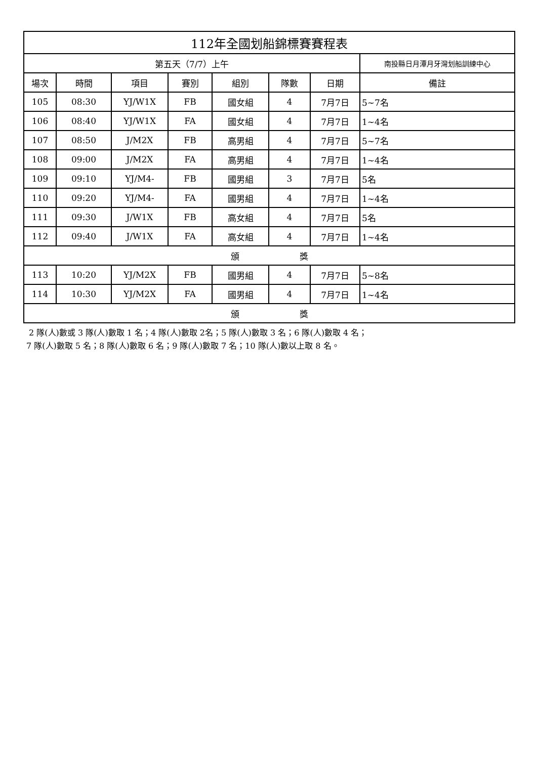| 112年全國划船錦標賽賽程表 | | | | | | | |
| 第五天（7/7）上午 | | | | | | | 南投縣日月潭月牙灣划船訓練中心 |
| 場次 | 時間 | 項目 | 賽別 | 組別 | 隊數 | 日期 | 備註 |
| 105 | 08:30 | YJ/W1X | FB | 國女組 | 4 | 7月7日 | 5~7名 |
| 106 | 08:40 | YJ/W1X | FA | 國女組 | 4 | 7月7日 | 1~4名 |
| 107 | 08:50 | J/M2X | FB | 高男組 | 4 | 7月7日 | 5~7名 |
| 108 | 09:00 | J/M2X | FA | 高男組 | 4 | 7月7日 | 1~4名 |
| 109 | 09:10 | YJ/M4- | FB | 國男組 | 3 | 7月7日 | 5名 |
| 110 | 09:20 | YJ/M4- | FA | 國男組 | 4 | 7月7日 | 1~4名 |
| 111 | 09:30 | J/W1X | FB | 高女組 | 4 | 7月7日 | 5名 |
| 112 | 09:40 | J/W1X | FA | 高女組 | 4 | 7月7日 | 1~4名 |
| 頒 獎 | | | | | | | |
| 113 | 10:20 | YJ/M2X | FB | 國男組 | 4 | 7月7日 | 5~8名 |
| 114 | 10:30 | YJ/M2X | FA | 國男組 | 4 | 7月7日 | 1~4名 |
| 頒 獎 | | | | | | | |
2 隊(人)數或 3 隊(人)數取 1 名；4 隊(人)數取 2名；5 隊(人)數取 3 名；6 隊(人)數取 4 名；
7 隊(人)數取 5 名；8 隊(人)數取 6 名；9 隊(人)數取 7 名；10 隊(人)數以上取 8 名。